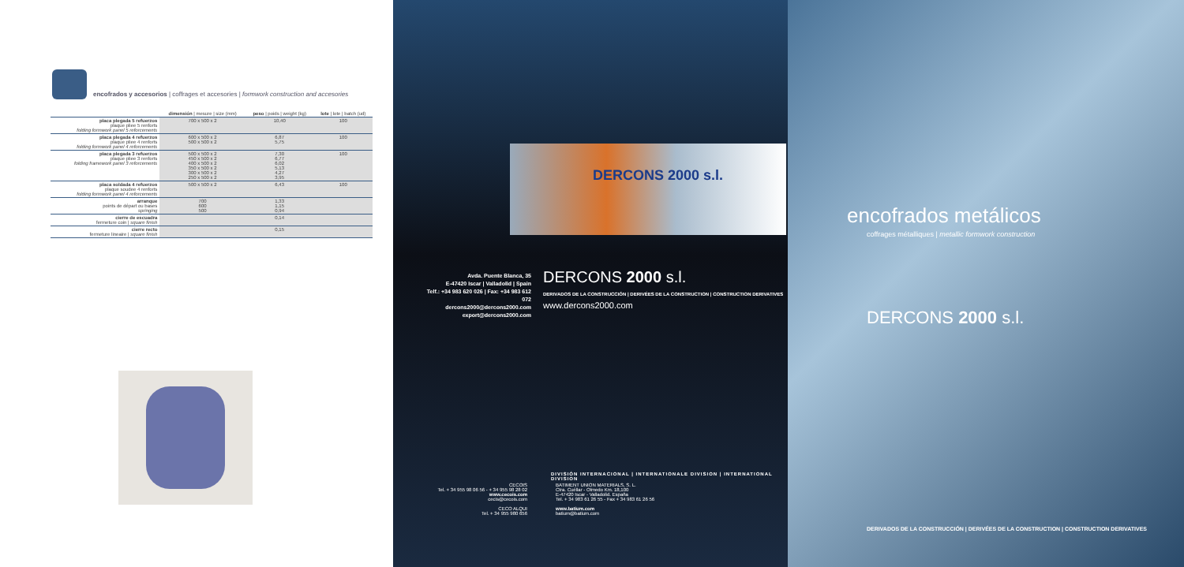encofrados y accesorios | coffrages et accesories | formwork construction and accesories
| | | dimensión / mesure / size (mm) | peso / poids / weight (kg) | lote / lote / batch (ud) |
| --- | --- | --- | --- | --- |
| | placa plegada 5 refuerzos plaque pliee 5 renforts folding formwork panel 5 reforcements | 700 x 500 x 2 | 10,40 | 100 |
| | placa plegada 4 refuerzos plaque pliee 4 renforts folding formwork panel 4 reforcements | 600 x 500 x 2 500 x 500 x 2 | 6,87 5,75 | 100 |
| | placa plegada 3 refuerzos plaque pliee 3 renforts folding framework panel 3 reforcements | 500 x 500 x 2 450 x 500 x 2 400 x 500 x 2 350 x 500 x 2 300 x 500 x 2 250 x 500 x 2 | 7,30 6,77 6,02 5,13 4,27 3,95 | 100 |
| | placa soldada 4 refuerzos plaque soudee 4 renforts folding formwork panel 4 reforcements | 500 x 500 x 2 | 6,43 | 100 |
| | arranque points de départ ou bases springing | 700 600 500 | 1,33 1,15 0,94 | |
| | cierre de escuadra fermeture coin / square finish | | 0,14 | |
| | cierre recto fermeture lineaire / square finish | | 0,15 | |
DERCONS 2000 s.l.
Avda. Puente Blanca, 35
E-47420 Iscar | Valladolid | Spain
Telf.: +34 983 620 026 | Fax: +34 983 612 072
dercons2000@dercons2000.com
export@dercons2000.com
DERCONS 2000 s.l.
DERIVADOS DE LA CONSTRUCCIÓN | DERIVÉES DE LA CONSTRUCTION | CONSTRUCTION DERIVATIVES
www.dercons2000.com
DIVISIÓN INTERNACIONAL | INTERNATIONALE DIVISION | INTERNATIONAL DIVISION
CECOIS
Tel. + 34 955 98 06 56 - + 34 955 98 28 02
www.cecois.com
cecis@cecois.com
CECO ALQUI
Tel. + 34 955 980 656
BATIMENT UNION MATERIALS, S. L.
Ctra. Cuéllar - Olmedo Km. 18,100
E-47420 Iscar - Valladolid. España
Tel. + 34 983 61 26 55 - Fax + 34 983 61 26 56
www.batium.com
batium@batium.com
encofrados metálicos
coffrages métalliques | metallic formwork construction
DERCONS 2000 s.l.
DERIVADOS DE LA CONSTRUCCIÓN | DERIVÉES DE LA CONSTRUCTION | CONSTRUCTION DERIVATIVES